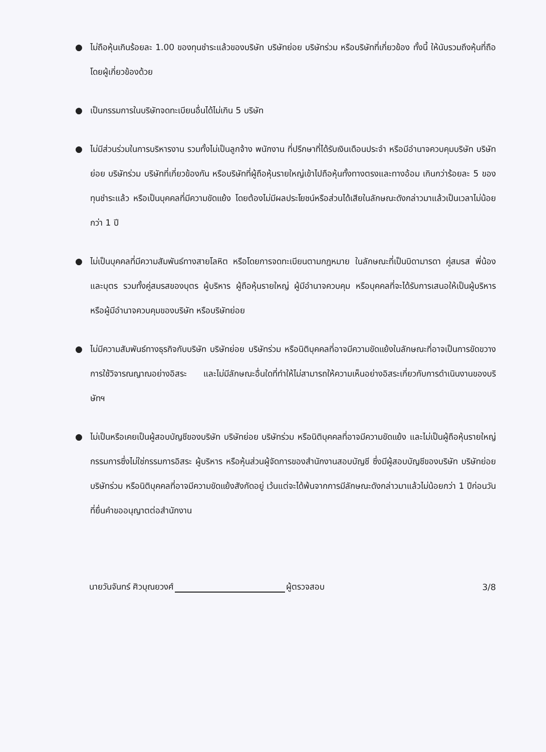● ไม่ถือหุ้นเกินร้อยละ 1.00 ของทุนชำระแล้วของบริษัท บริษัทย่อย บริษัทร่วม หรือบริษัทที่เกี่ยวข้อง ทั้งนี้ ให้นับรวมถึงหุ้นที่ถือโดยผู้เกี่ยวข้องด้วย
● เป็นกรรมการในบริษัทจดทะเบียนอื่นได้ไม่เกิน 5 บริษัท
● ไม่มีส่วนร่วมในการบริหารงาน รวมทั้งไม่เป็นลูกจ้าง พนักงาน ที่ปรึกษาที่ได้รับเงินเดือนประจำ หรือมีอำนาจควบคุมบริษัท บริษัทย่อย บริษัทร่วม บริษัทที่เกี่ยวข้องกัน หรือบริษัทที่ผู้ถือหุ้นรายใหญ่เข้าไปถือหุ้นทั้งทางตรงและทางอ้อม เกินกว่าร้อยละ 5 ของทุนชำระแล้ว หรือเป็นบุคคลที่มีความขัดแย้ง โดยต้องไม่มีผลประโยชน์หรือส่วนได้เสียในลักษณะดังกล่าวมาแล้วเป็นเวลาไม่น้อยกว่า 1 ปี
● ไม่เป็นบุคคลที่มีความสัมพันธ์ทางสายโลหิต หรือโดยการจดทะเบียนตามกฎหมาย ในลักษณะที่เป็นบิดามารดา คู่สมรส พี่น้อง และบุตร รวมทั้งคู่สมรสของบุตร ผู้บริหาร ผู้ถือหุ้นรายใหญ่ ผู้มีอำนาจควบคุม หรือบุคคลที่จะได้รับการเสนอให้เป็นผู้บริหาร หรือผู้มีอำนาจควบคุมของบริษัท หรือบริษัทย่อย
● ไม่มีความสัมพันธ์ทางธุรกิจกับบริษัท บริษัทย่อย บริษัทร่วม หรือนิติบุคคลที่อาจมีความขัดแย้งในลักษณะที่อาจเป็นการขัดขวาง การใช้วิจารณญาณอย่างอิสระ และไม่มีลักษณะอื่นใดที่ทำให้ไม่สามารถให้ความเห็นอย่างอิสระเกี่ยวกับการดำเนินงานของบริษัทฯ
● ไม่เป็นหรือเคยเป็นผู้สอบบัญชีของบริษัท บริษัทย่อย บริษัทร่วม หรือนิติบุคคลที่อาจมีความขัดแย้ง และไม่เป็นผู้ถือหุ้นรายใหญ่ กรรมการซึ่งไม่ใช่กรรมการอิสระ ผู้บริหาร หรือหุ้นส่วนผู้จัดการของสำนักงานสอบบัญชี ซึ่งมีผู้สอบบัญชีของบริษัท บริษัทย่อย บริษัทร่วม หรือนิติบุคคลที่อาจมีความขัดแย้งสังกัดอยู่ เว้นแต่จะได้พ้นจากการมีลักษณะดังกล่าวมาแล้วไม่น้อยกว่า 1 ปีก่อนวันที่ยื่นคำขออนุญาตต่อสำนักงาน
นายวันจันทร์ ศิวบุณยวงศ์ ผู้ตรวจสอบ 3/8